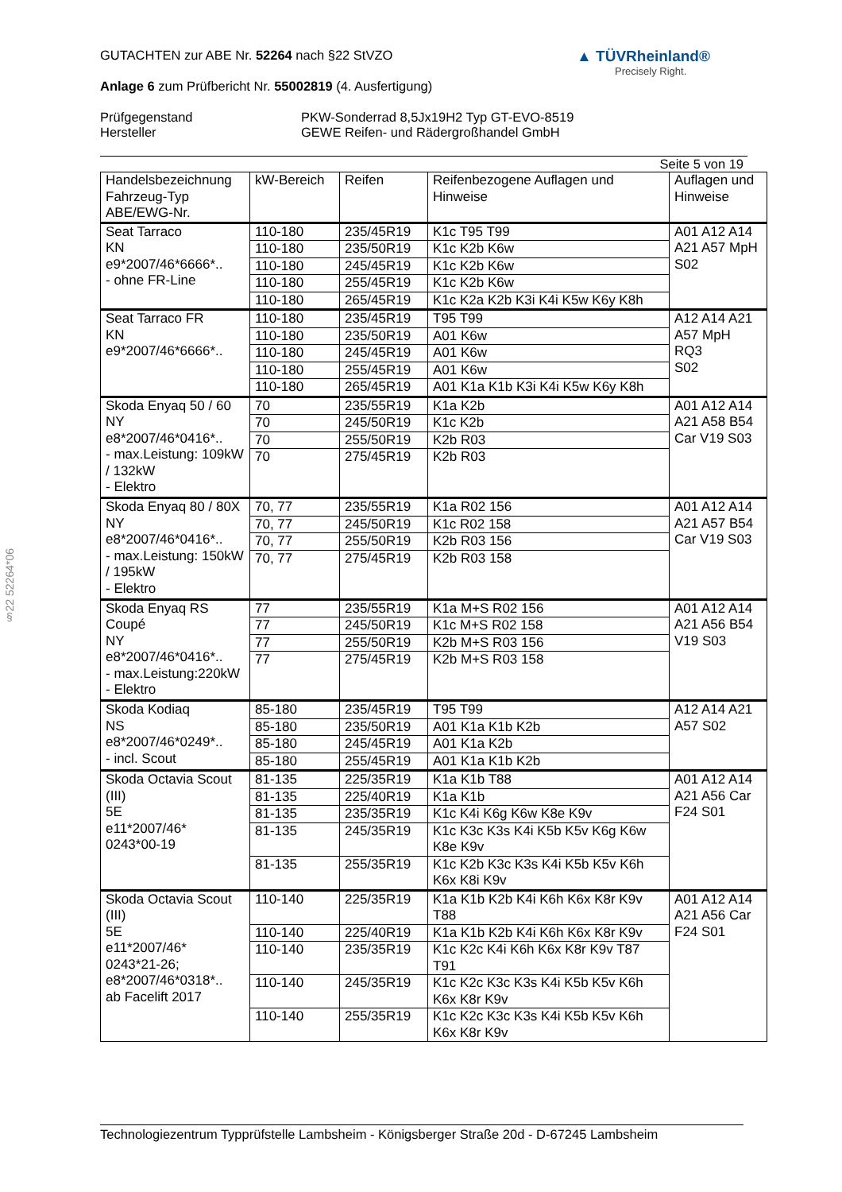§22 52264*06
▲ TÜVRheinland®
Precisely Right.
GUTACHTEN zur ABE Nr. 52264 nach §22 StVZO
Anlage 6 zum Prüfbericht Nr. 55002819 (4. Ausfertigung)
Prüfgegenstand
Hersteller
PKW-Sonderrad 8,5Jx19H2 Typ GT-EVO-8519
GEWE Reifen- und Rädergroßhandel GmbH
Seite 5 von 19
| Handelsbezeichnung Fahrzeug-Typ ABE/EWG-Nr. | kW-Bereich | Reifen | Reifenbezogene Auflagen und Hinweise | Auflagen und Hinweise |
| --- | --- | --- | --- | --- |
| Seat Tarraco KN e9*2007/46*6666*.. - ohne FR-Line | 110-180 | 235/45R19 | K1c T95 T99 | A01 A12 A14 A21 A57 MpH S02 |
| | 110-180 | 235/50R19 | K1c K2b K6w | |
| | 110-180 | 245/45R19 | K1c K2b K6w | |
| | 110-180 | 255/45R19 | K1c K2b K6w | |
| | 110-180 | 265/45R19 | K1c K2a K2b K3i K4i K5w K6y K8h | |
| Seat Tarraco FR KN e9*2007/46*6666*.. | 110-180 | 235/45R19 | T95 T99 | A12 A14 A21 A57 MpH RQ3 S02 |
| | 110-180 | 235/50R19 | A01 K6w | |
| | 110-180 | 245/45R19 | A01 K6w | |
| | 110-180 | 255/45R19 | A01 K6w | |
| | 110-180 | 265/45R19 | A01 K1a K1b K3i K4i K5w K6y K8h | |
| Skoda Enyaq 50 / 60 NY e8*2007/46*0416*.. - max.Leistung: 109kW / 132kW - Elektro | 70 | 235/55R19 | K1a K2b | A01 A12 A14 A21 A58 B54 Car V19 S03 |
| | 70 | 245/50R19 | K1c K2b | |
| | 70 | 255/50R19 | K2b R03 | |
| | 70 | 275/45R19 | K2b R03 | |
| Skoda Enyaq 80 / 80X NY e8*2007/46*0416*.. - max.Leistung: 150kW / 195kW - Elektro | 70, 77 | 235/55R19 | K1a R02 156 | A01 A12 A14 A21 A57 B54 Car V19 S03 |
| | 70, 77 | 245/50R19 | K1c R02 158 | |
| | 70, 77 | 255/50R19 | K2b R03 156 | |
| | 70, 77 | 275/45R19 | K2b R03 158 | |
| Skoda Enyaq RS Coupé NY e8*2007/46*0416*.. - max.Leistung:220kW - Elektro | 77 | 235/55R19 | K1a M+S R02 156 | A01 A12 A14 A21 A56 B54 V19 S03 |
| | 77 | 245/50R19 | K1c M+S R02 158 | |
| | 77 | 255/50R19 | K2b M+S R03 156 | |
| | 77 | 275/45R19 | K2b M+S R03 158 | |
| Skoda Kodiaq NS e8*2007/46*0249*.. - incl. Scout | 85-180 | 235/45R19 | T95 T99 | A12 A14 A21 A57 S02 |
| | 85-180 | 235/50R19 | A01 K1a K1b K2b | |
| | 85-180 | 245/45R19 | A01 K1a K2b | |
| | 85-180 | 255/45R19 | A01 K1a K1b K2b | |
| Skoda Octavia Scout (III) 5E e11*2007/46* 0243*00-19 | 81-135 | 225/35R19 | K1a K1b T88 | A01 A12 A14 A21 A56 Car F24 S01 |
| | 81-135 | 225/40R19 | K1a K1b | |
| | 81-135 | 235/35R19 | K1c K4i K6g K6w K8e K9v | |
| | 81-135 | 245/35R19 | K1c K3c K3s K4i K5b K5v K6g K6w K8e K9v | |
| | 81-135 | 255/35R19 | K1c K2b K3c K3s K4i K5b K5v K6h K6x K8i K9v | |
| Skoda Octavia Scout (III) 5E e11*2007/46* 0243*21-26; e8*2007/46*0318*.. ab Facelift 2017 | 110-140 | 225/35R19 | K1a K1b K2b K4i K6h K6x K8r K9v T88 | A01 A12 A14 A21 A56 Car F24 S01 |
| | 110-140 | 225/40R19 | K1a K1b K2b K4i K6h K6x K8r K9v | |
| | 110-140 | 235/35R19 | K1c K2c K4i K6h K6x K8r K9v T87 T91 | |
| | 110-140 | 245/35R19 | K1c K2c K3c K3s K4i K5b K5v K6h K6x K8r K9v | |
| | 110-140 | 255/35R19 | K1c K2c K3c K3s K4i K5b K5v K6h K6x K8r K9v | |
Technologiezentrum Typprüfstelle Lambsheim - Königsberger Straße 20d - D-67245 Lambsheim